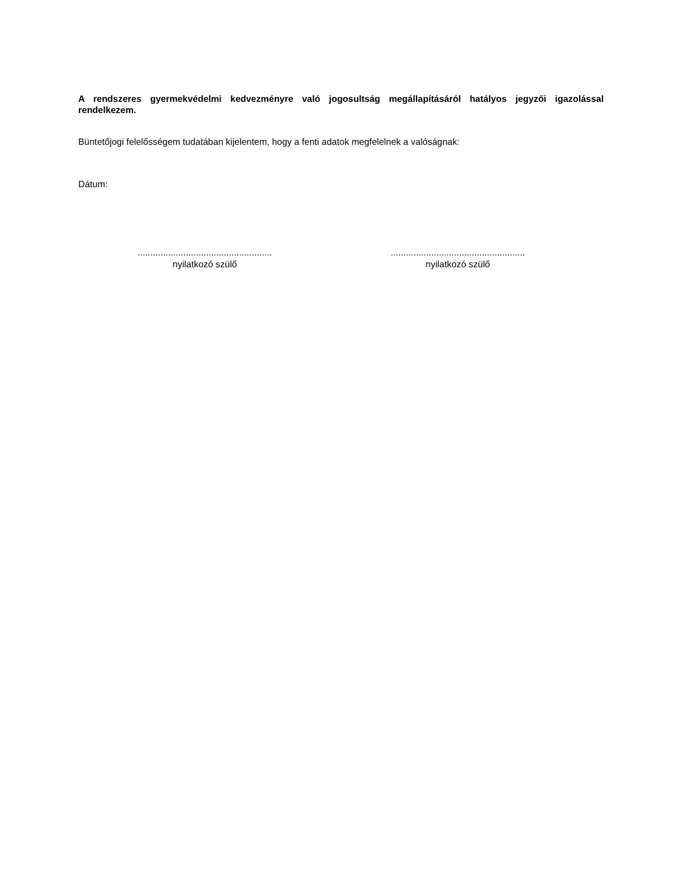A rendszeres gyermekvédelmi kedvezményre való jogosultság megállapításáról hatályos jegyzői igazolással rendelkezem.
Büntetőjogi felelősségem tudatában kijelentem, hogy a fenti adatok megfelelnek a valóságnak:
Dátum:
.....................................................
nyilatkozó szülő
.....................................................
nyilatkozó szülő